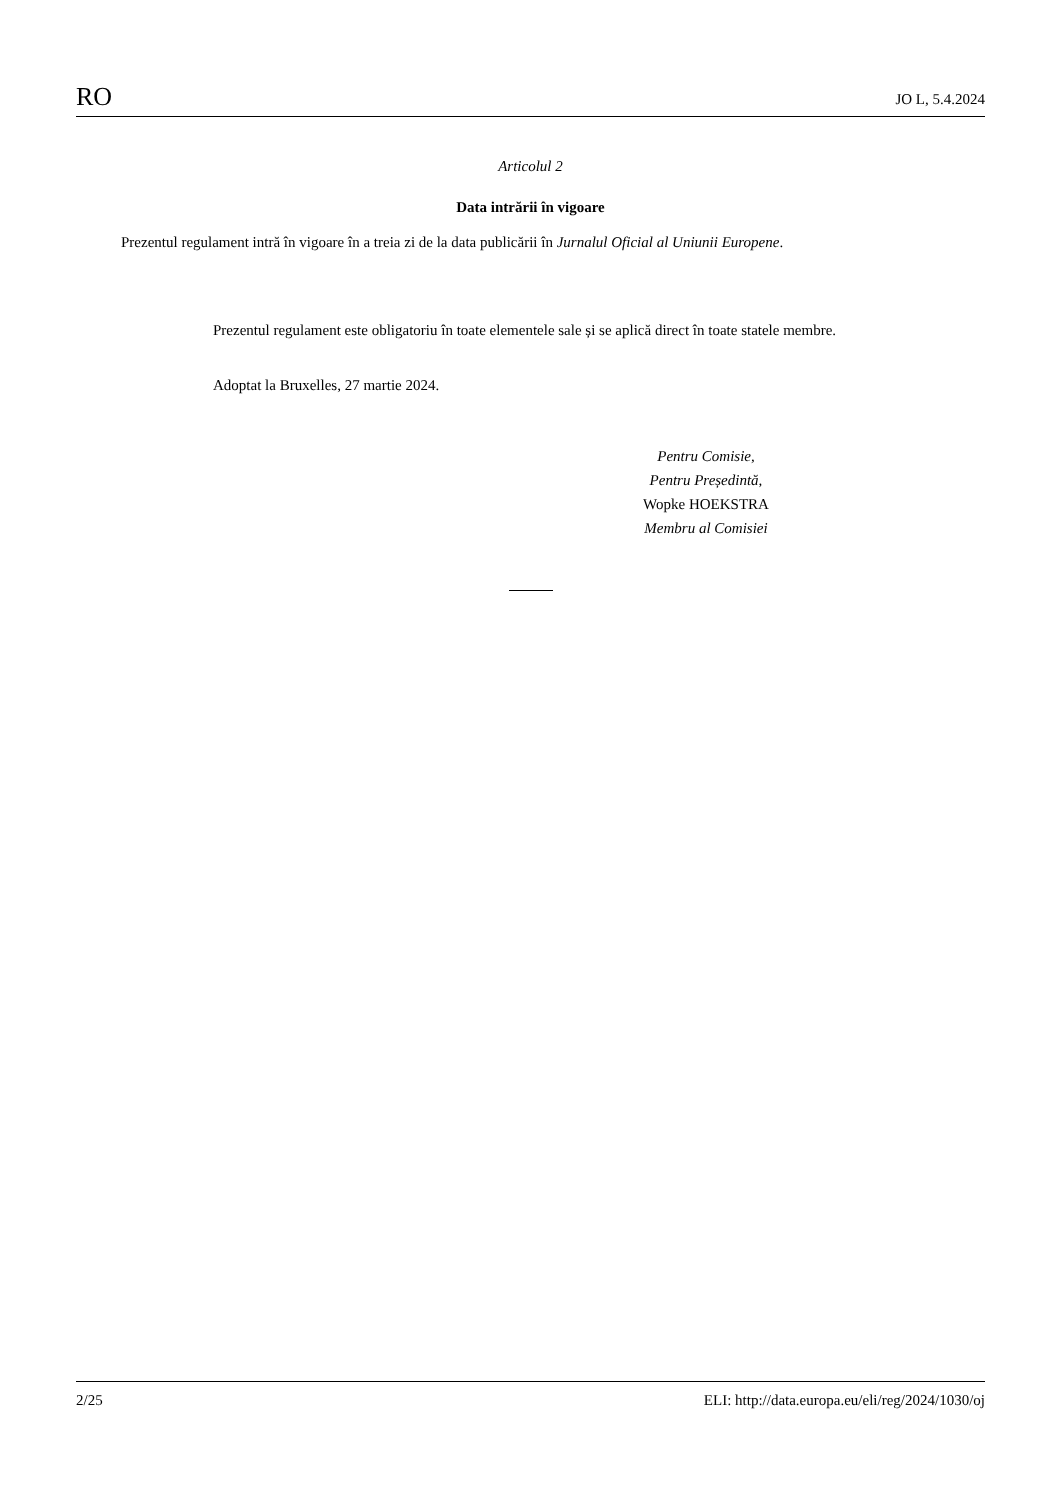RO JO L, 5.4.2024
Articolul 2
Data intrării în vigoare
Prezentul regulament intră în vigoare în a treia zi de la data publicării în Jurnalul Oficial al Uniunii Europene.
Prezentul regulament este obligatoriu în toate elementele sale și se aplică direct în toate statele membre.
Adoptat la Bruxelles, 27 martie 2024.
Pentru Comisie,
Pentru Președintă,
Wopke HOEKSTRA
Membru al Comisiei
2/25 ELI: http://data.europa.eu/eli/reg/2024/1030/oj